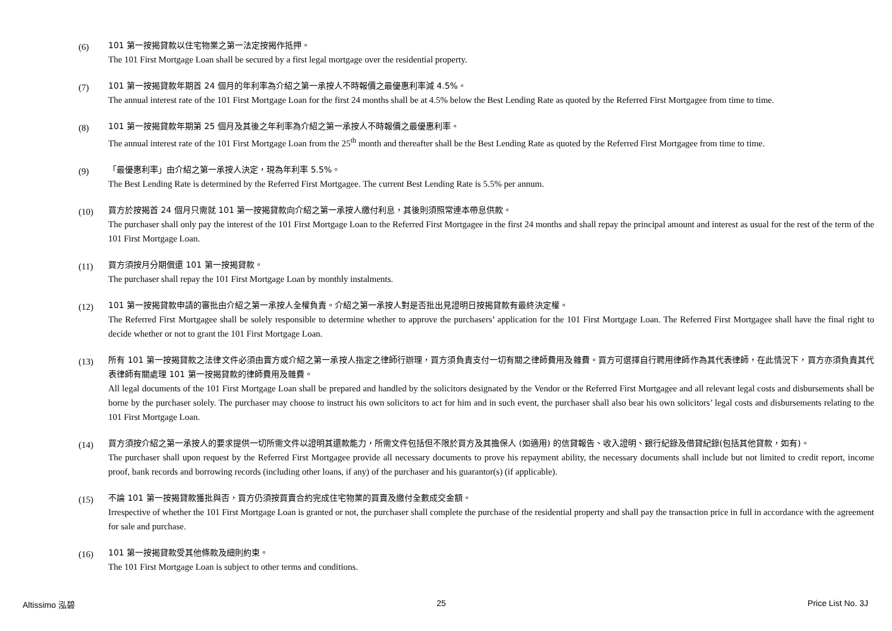(6)
101 第一按揭貸款以住宅物業之第一法定按揭作抵押。
The 101 First Mortgage Loan shall be secured by a first legal mortgage over the residential property.
(7)
101 第一按揭貸款年期首 24 個月的年利率為介紹之第一承按人不時報價之最優惠利率減 4.5%。
The annual interest rate of the 101 First Mortgage Loan for the first 24 months shall be at 4.5% below the Best Lending Rate as quoted by the Referred First Mortgagee from time to time.
(8)
101 第一按揭貸款年期第 25 個月及其後之年利率為介紹之第一承按人不時報價之最優惠利率。
The annual interest rate of the 101 First Mortgage Loan from the 25<sup>th</sup> month and thereafter shall be the Best Lending Rate as quoted by the Referred First Mortgagee from time to time.
(9)
「最優惠利率」由介紹之第一承按人決定，現為年利率 5.5%。
The Best Lending Rate is determined by the Referred First Mortgagee. The current Best Lending Rate is 5.5% per annum.
(10)
買方於按揭首 24 個月只需就 101 第一按揭貸款向介紹之第一承按人繳付利息，其後則須照常連本帶息供款。
The purchaser shall only pay the interest of the 101 First Mortgage Loan to the Referred First Mortgagee in the first 24 months and shall repay the principal amount and interest as usual for the rest of the term of the 101 First Mortgage Loan.
(11)
買方須按月分期償還 101 第一按揭貸款。
The purchaser shall repay the 101 First Mortgage Loan by monthly instalments.
(12)
101 第一按揭貸款申請的審批由介紹之第一承按人全權負責。介紹之第一承按人對是否批出見證明日按揭貸款有最終決定權。
The Referred First Mortgagee shall be solely responsible to determine whether to approve the purchasers’ application for the 101 First Mortgage Loan. The Referred First Mortgagee shall have the final right to decide whether or not to grant the 101 First Mortgage Loan.
(13)
所有 101 第一按揭貸款之法律文件必須由賣方或介紹之第一承按人指定之律師行辦理，買方須負責支付一切有關之律師費用及雜費。買方可選擇自行聘用律師作為其代表律師，在此情況下，買方亦須負責其代表律師有關處理 101 第一按揭貸款的律師費用及雜費。
All legal documents of the 101 First Mortgage Loan shall be prepared and handled by the solicitors designated by the Vendor or the Referred First Mortgagee and all relevant legal costs and disbursements shall be borne by the purchaser solely. The purchaser may choose to instruct his own solicitors to act for him and in such event, the purchaser shall also bear his own solicitors’ legal costs and disbursements relating to the 101 First Mortgage Loan.
(14)
買方須按介紹之第一承按人的要求提供一切所需文件以證明其還款能力，所需文件包括但不限於買方及其擔保人 (如適用) 的信貸報告、收入證明、銀行紀錄及借貸紀錄(包括其他貸款，如有)。
The purchaser shall upon request by the Referred First Mortgagee provide all necessary documents to prove his repayment ability, the necessary documents shall include but not limited to credit report, income proof, bank records and borrowing records (including other loans, if any) of the purchaser and his guarantor(s) (if applicable).
(15)
不論 101 第一按揭貸款獲批與否，買方仍須按買賣合約完成住宅物業的買賣及繳付全數成交金額。
Irrespective of whether the 101 First Mortgage Loan is granted or not, the purchaser shall complete the purchase of the residential property and shall pay the transaction price in full in accordance with the agreement for sale and purchase.
(16)
101 第一按揭貸款受其他條款及細則約束。
The 101 First Mortgage Loan is subject to other terms and conditions.
Altissimo 泓碧 25 Price List No. 3J